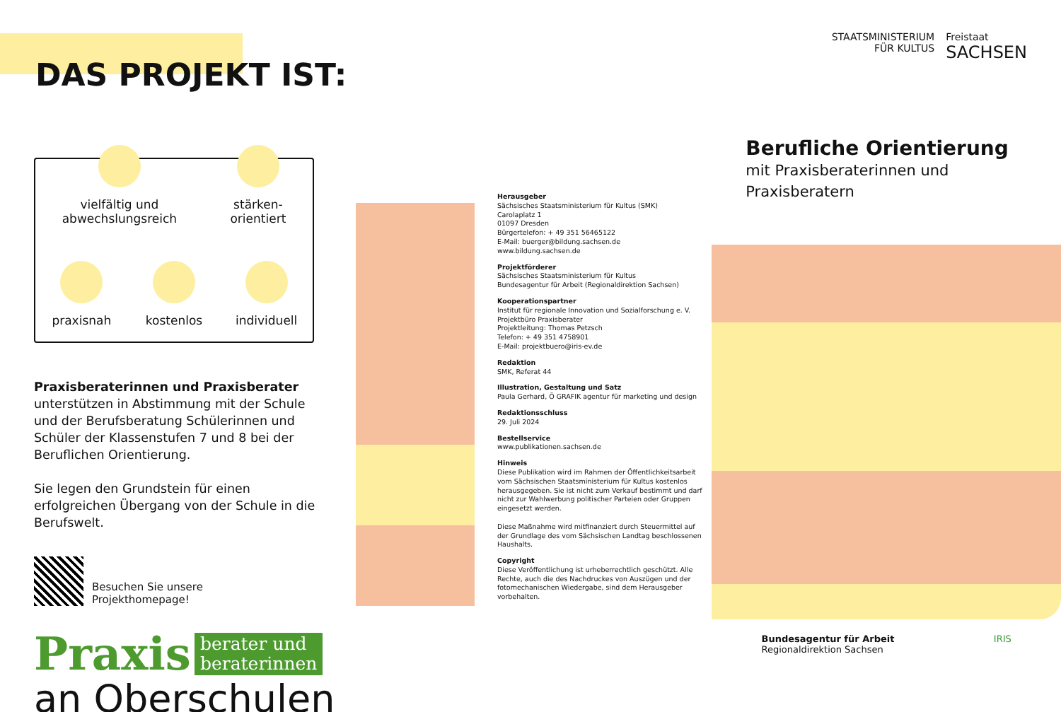DAS PROJEKT IST:
vielfältig und
abwechslungsreich
stärken-
orientiert
praxisnah
kostenlos
individuell
Praxisberaterinnen und Praxisberater unterstützen in Abstimmung mit der Schule und der Berufsbe­ratung Schülerinnen und Schüler der Klassenstufen 7 und 8 bei der Beruflichen Orientierung.
Sie legen den Grundstein für einen erfolgreichen Übergang von der Schule in die Berufswelt.
Besuchen Sie unsere
Projekthomepage!
Praxis berater und
beraterinnen
an Oberschulen
Herausgeber
Sächsisches Staatsministerium für Kultus (SMK)
Carolaplatz 1
01097 Dresden
Bürgertelefon: + 49 351 56465122
E-Mail: buerger@bildung.sachsen.de
www.bildung.sachsen.de
Projektförderer
Sächsisches Staatsministerium für Kultus
Bundesagentur für Arbeit (Regionaldirektion Sachsen)
Kooperationspartner
Institut für regionale Innovation und Sozialforschung e. V.
Projektbüro Praxisberater
Projektleitung: Thomas Petzsch
Telefon: + 49 351 4758901
E-Mail: projektbuero@iris-ev.de
Redaktion
SMK, Referat 44
Illustration, Gestaltung und Satz
Paula Gerhard, Ö GRAFIK agentur für marketing und design
Redaktionsschluss
29. Juli 2024
Bestellservice
www.publikationen.sachsen.de
Hinweis
Diese Publikation wird im Rahmen der Öffentlichkeitsarbeit vom Sächsischen Staatsministerium für Kultus kostenlos herausgegeben. Sie ist nicht zum Verkauf bestimmt und darf nicht zur Wahlwerbung politischer Parteien oder Gruppen eingesetzt werden.
Diese Maßnahme wird mitfinanziert durch Steuermittel auf der Grundlage des vom Sächsischen Landtag beschlossenen Haushalts.
Copyright
Diese Veröffentlichung ist urheberrechtlich geschützt. Alle Rechte, auch die des Nachdruckes von Auszügen und der fotomechanischen Wiedergabe, sind dem Herausgeber vorbehalten.
STAATSMINISTERIUM
FÜR KULTUS
Freistaat
SACHSEN
Berufliche Orientierung
mit Praxisberaterinnen und
Praxisberatern
Bundesagentur für Arbeit
Regionaldirektion Sachsen
IRIS